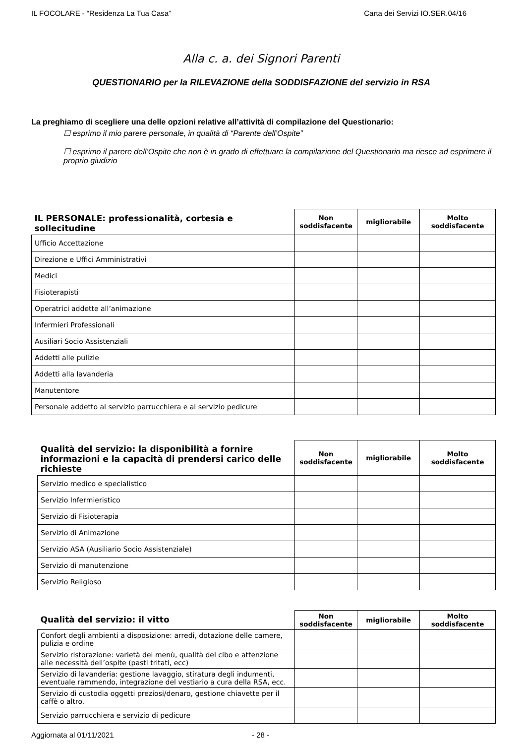IL FOCOLARE - “Residenza La Tua Casa” Carta dei Servizi IO.SER.04/16
Alla c. a. dei Signori Parenti
QUESTIONARIO per la RILEVAZIONE della SODDISFAZIONE del servizio in RSA
La preghiamo di scegliere una delle opzioni relative all’attività di compilazione del Questionario:
☐ esprimo il mio parere personale, in qualità di “Parente dell’Ospite”
☐ esprimo il parere dell’Ospite che non è in grado di effettuare la compilazione del Questionario ma riesce ad esprimere il proprio giudizio
| IL PERSONALE: professionalità, cortesia e sollecitudine | Non soddisfacente | migliorabile | Molto soddisfacente |
| --- | --- | --- | --- |
| Ufficio Accettazione | | | |
| Direzione e Uffici Amministrativi | | | |
| Medici | | | |
| Fisioterapisti | | | |
| Operatrici addette all’animazione | | | |
| Infermieri Professionali | | | |
| Ausiliari Socio Assistenziali | | | |
| Addetti alle pulizie | | | |
| Addetti alla lavanderia | | | |
| Manutentore | | | |
| Personale addetto al servizio parrucchiera e al servizio pedicure | | | |
| Qualità del servizio: la disponibilità a fornire informazioni e la capacità di prendersi carico delle richieste | Non soddisfacente | migliorabile | Molto soddisfacente |
| --- | --- | --- | --- |
| Servizio medico e specialistico | | | |
| Servizio Infermieristico | | | |
| Servizio di Fisioterapia | | | |
| Servizio di Animazione | | | |
| Servizio ASA (Ausiliario Socio Assistenziale) | | | |
| Servizio di manutenzione | | | |
| Servizio Religioso | | | |
| Qualità del servizio: il vitto | Non soddisfacente | migliorabile | Molto soddisfacente |
| --- | --- | --- | --- |
| Confort degli ambienti a disposizione: arredi, dotazione delle camere, pulizia e ordine | | | |
| Servizio ristorazione: varietà dei menù, qualità del cibo e attenzione alle necessità dell’ospite (pasti tritati, ecc) | | | |
| Servizio di lavanderia: gestione lavaggio, stiratura degli indumenti, eventuale rammendo, integrazione del vestiario a cura della RSA, ecc. | | | |
| Servizio di custodia oggetti preziosi/denaro, gestione chiavette per il caffè o altro. | | | |
| Servizio parrucchiera e servizio di pedicure | | | |
Aggiornata al 01/11/2021 - 28 -